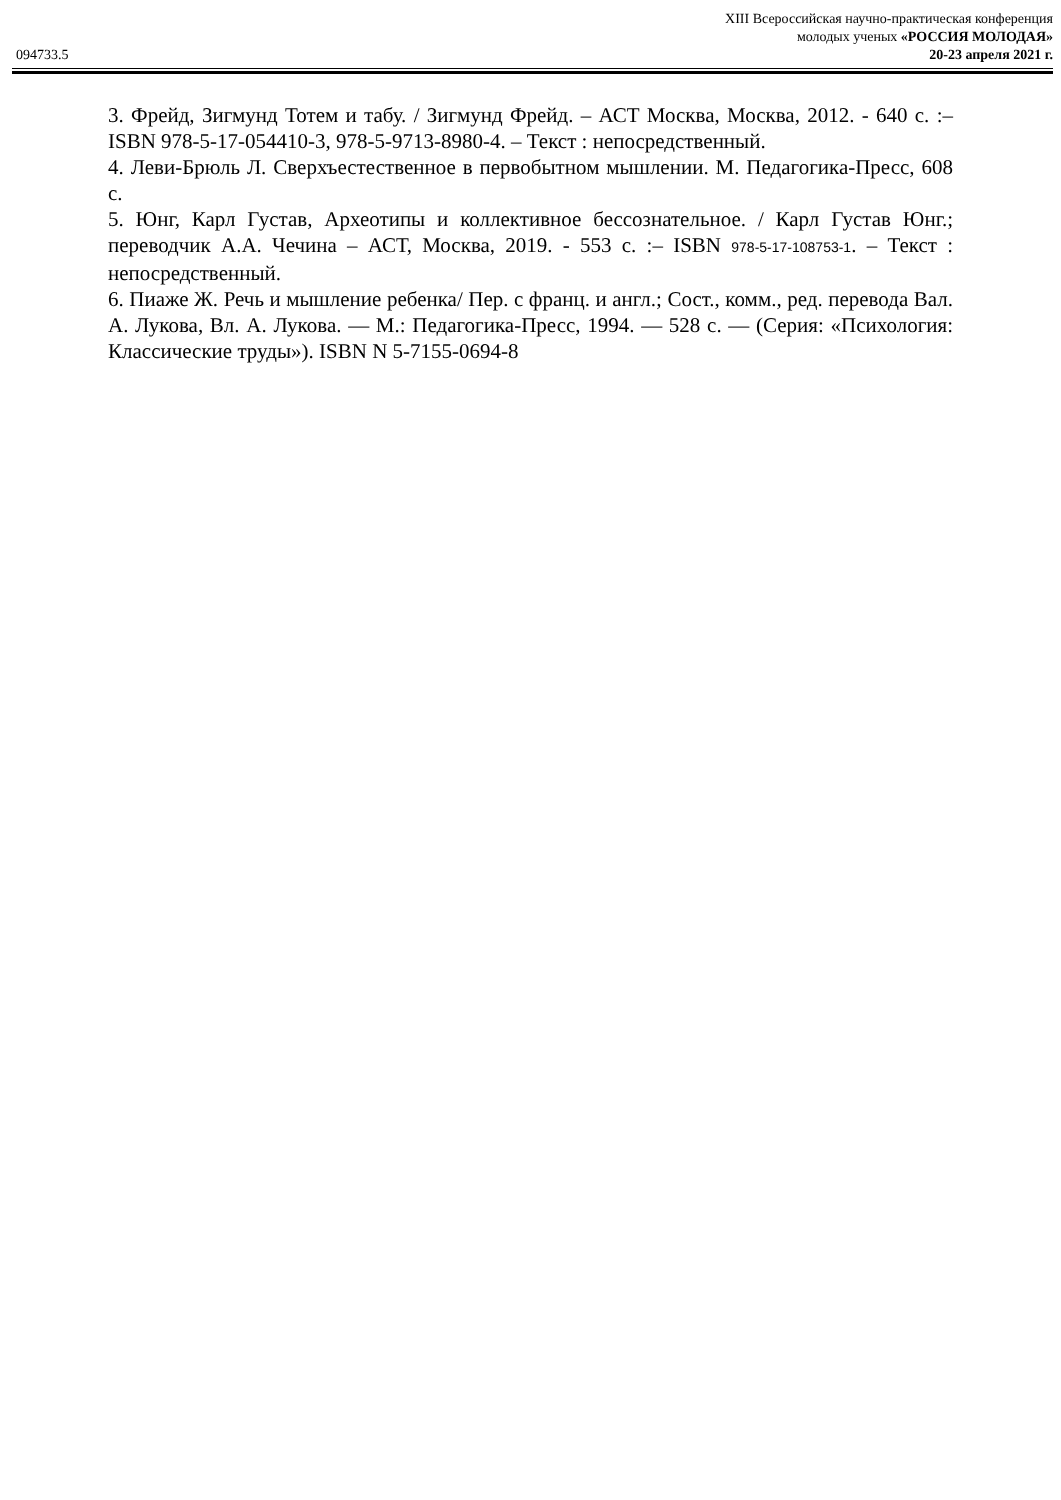XIII Всероссийская научно-практическая конференция
молодых ученых «РОССИЯ МОЛОДАЯ»
094733.5 20-23 апреля 2021 г.
3. Фрейд, Зигмунд Тотем и табу. / Зигмунд Фрейд. – АСТ Москва, Москва, 2012. - 640 с. :– ISBN 978-5-17-054410-3, 978-5-9713-8980-4. – Текст : непосредственный.
4. Леви-Брюль Л. Сверхъестественное в первобытном мышлении. М. Педагогика-Пресс, 608 с.
5. Юнг, Карл Густав, Археотипы и коллективное бессознательное. / Карл Густав Юнг.; переводчик А.А. Чечина – АСТ, Москва, 2019. - 553 с. :– ISBN 978-5-17-108753-1. – Текст : непосредственный.
6. Пиаже Ж. Речь и мышление ребенка/ Пер. с франц. и англ.; Сост., комм., ред. перевода Вал. А. Лукова, Вл. А. Лукова. — М.: Педагогика-Пресс, 1994. — 528 с. — (Серия: «Психология: Классические труды»). ISBN N 5-7155-0694-8